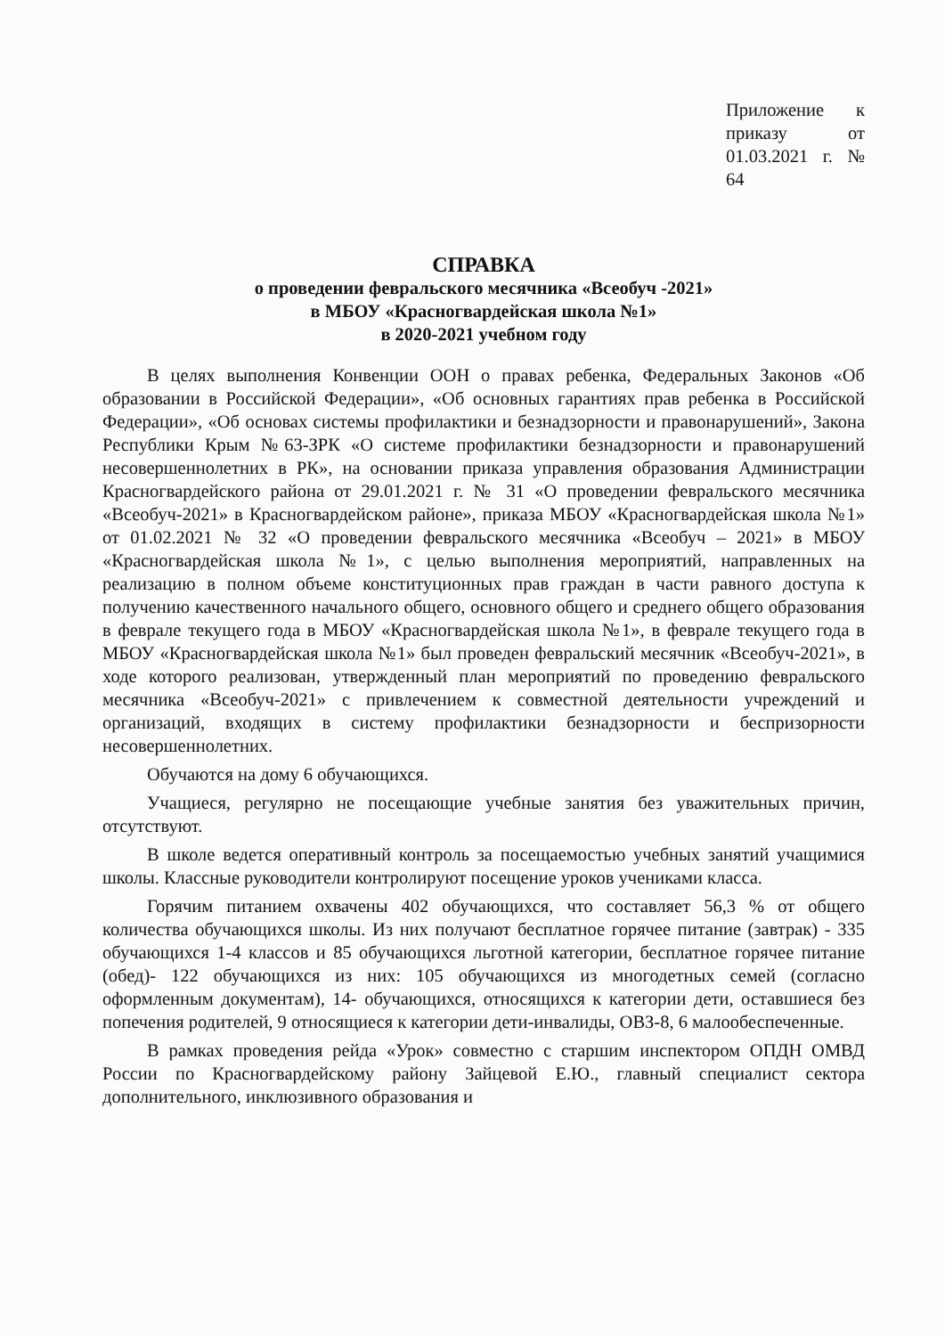Приложение к приказу от 01.03.2021 г. № 64
СПРАВКА
о проведении февральского месячника «Всеобуч -2021»
в МБОУ «Красногвардейская школа №1»
в 2020-2021 учебном году
В целях выполнения Конвенции ООН о правах ребенка, Федеральных Законов «Об образовании в Российской Федерации», «Об основных гарантиях прав ребенка в Российской Федерации», «Об основах системы профилактики и безнадзорности и правонарушений», Закона Республики Крым №63-ЗРК «О системе профилактики безнадзорности и правонарушений несовершеннолетних в РК», на основании приказа управления образования Администрации Красногвардейского района от 29.01.2021 г. № 31 «О проведении февральского месячника «Всеобуч-2021» в Красногвардейском районе», приказа МБОУ «Красногвардейская школа №1» от 01.02.2021 № 32 «О проведении февральского месячника «Всеобуч – 2021» в МБОУ «Красногвардейская школа №1», с целью выполнения мероприятий, направленных на реализацию в полном объеме конституционных прав граждан в части равного доступа к получению качественного начального общего, основного общего и среднего общего образования в феврале текущего года в МБОУ «Красногвардейская школа №1», в феврале текущего года в МБОУ «Красногвардейская школа №1» был проведен февральский месячник «Всеобуч-2021», в ходе которого реализован, утвержденный план мероприятий по проведению февральского месячника «Всеобуч-2021» с привлечением к совместной деятельности учреждений и организаций, входящих в систему профилактики безнадзорности и беспризорности несовершеннолетних.
Обучаются на дому 6 обучающихся.
Учащиеся, регулярно не посещающие учебные занятия без уважительных причин, отсутствуют.
В школе ведется оперативный контроль за посещаемостью учебных занятий учащимися школы. Классные руководители контролируют посещение уроков учениками класса.
Горячим питанием охвачены 402 обучающихся, что составляет 56,3 % от общего количества обучающихся школы. Из них получают бесплатное горячее питание (завтрак) - 335 обучающихся 1-4 классов и 85 обучающихся льготной категории, бесплатное горячее питание (обед)- 122 обучающихся из них: 105 обучающихся из многодетных семей (согласно оформленным документам), 14- обучающихся, относящихся к категории дети, оставшиеся без попечения родителей, 9 относящиеся к категории дети-инвалиды, ОВЗ-8, 6 малообеспеченные.
В рамках проведения рейда «Урок» совместно с старшим инспектором ОПДН ОМВД России по Красногвардейскому району Зайцевой Е.Ю., главный специалист сектора дополнительного, инклюзивного образования и